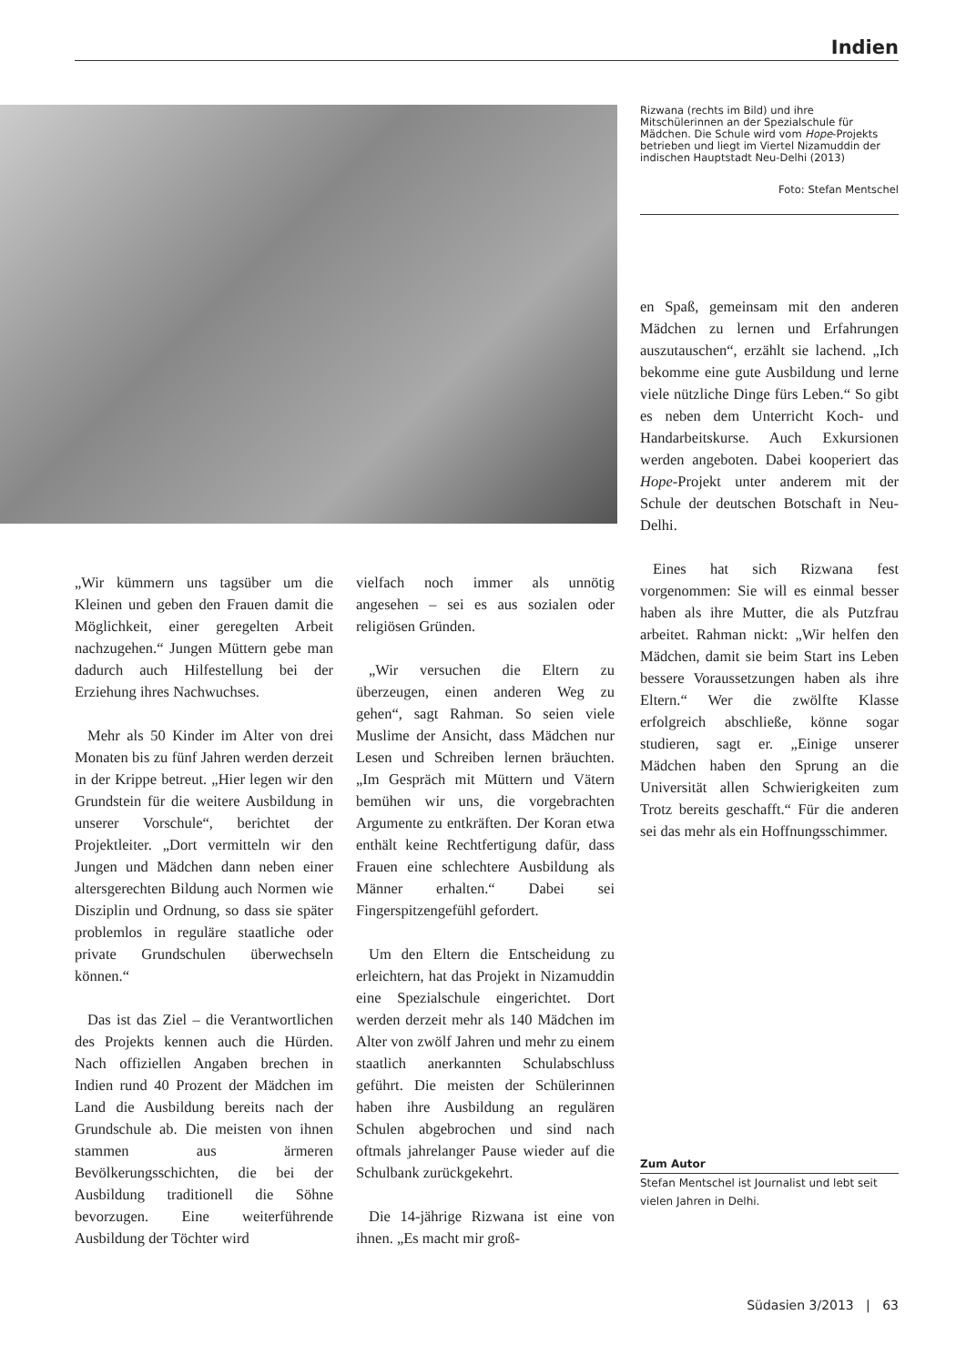Indien
Rizwana (rechts im Bild) und ihre Mitschülerinnen an der Spezialschule für Mädchen. Die Schule wird vom Hope-Projekts betrieben und liegt im Viertel Nizamuddin der indischen Hauptstadt Neu-Delhi (2013)
Foto: Stefan Mentschel
en Spaß, gemeinsam mit den anderen Mädchen zu lernen und Erfahrungen auszutauschen“, erzählt sie lachend. „Ich bekomme eine gute Ausbildung und lerne viele nützliche Dinge fürs Leben.“ So gibt es neben dem Unterricht Koch- und Handarbeitskurse. Auch Exkursionen werden angeboten. Dabei kooperiert das Hope-Projekt unter anderem mit der Schule der deutschen Botschaft in Neu-Delhi.
Eines hat sich Rizwana fest vorgenommen: Sie will es einmal besser haben als ihre Mutter, die als Putzfrau arbeitet. Rahman nickt: „Wir helfen den Mädchen, damit sie beim Start ins Leben bessere Voraussetzungen haben als ihre Eltern.“ Wer die zwölfte Klasse erfolgreich abschließe, könne sogar studieren, sagt er. „Einige unserer Mädchen haben den Sprung an die Universität allen Schwierigkeiten zum Trotz bereits geschafft.“ Für die anderen sei das mehr als ein Hoffnungsschimmer.
„Wir kümmern uns tagsüber um die Kleinen und geben den Frauen damit die Möglichkeit, einer geregelten Arbeit nachzugehen.“ Jungen Müttern gebe man dadurch auch Hilfestellung bei der Erziehung ihres Nachwuchses.
Mehr als 50 Kinder im Alter von drei Monaten bis zu fünf Jahren werden derzeit in der Krippe betreut. „Hier legen wir den Grundstein für die weitere Ausbildung in unserer Vorschule“, berichtet der Projektleiter. „Dort vermitteln wir den Jungen und Mädchen dann neben einer altersgerechten Bildung auch Normen wie Disziplin und Ordnung, so dass sie später problemlos in reguläre staatliche oder private Grundschulen überwechseln können.“
Das ist das Ziel – die Verantwortlichen des Projekts kennen auch die Hürden. Nach offiziellen Angaben brechen in Indien rund 40 Prozent der Mädchen im Land die Ausbildung bereits nach der Grundschule ab. Die meisten von ihnen stammen aus ärmeren Bevölkerungsschichten, die bei der Ausbildung traditionell die Söhne bevorzugen. Eine weiterführende Ausbildung der Töchter wird
vielfach noch immer als unnötig angesehen – sei es aus sozialen oder religiösen Gründen.
„Wir versuchen die Eltern zu überzeugen, einen anderen Weg zu gehen“, sagt Rahman. So seien viele Muslime der Ansicht, dass Mädchen nur Lesen und Schreiben lernen bräuchten. „Im Gespräch mit Müttern und Vätern bemühen wir uns, die vorgebrachten Argumente zu entkräften. Der Koran etwa enthält keine Rechtfertigung dafür, dass Frauen eine schlechtere Ausbildung als Männer erhalten.“ Dabei sei Fingerspitzengefühl gefordert.
Um den Eltern die Entscheidung zu erleichtern, hat das Projekt in Nizamuddin eine Spezialschule eingerichtet. Dort werden derzeit mehr als 140 Mädchen im Alter von zwölf Jahren und mehr zu einem staatlich anerkannten Schulabschluss geführt. Die meisten der Schülerinnen haben ihre Ausbildung an regulären Schulen abgebrochen und sind nach oftmals jahrelanger Pause wieder auf die Schulbank zurückgekehrt.
Die 14-jährige Rizwana ist eine von ihnen. „Es macht mir groß-
Zum Autor
Stefan Mentschel ist Journalist und lebt seit vielen Jahren in Delhi.
Südasien 3/2013 | 63